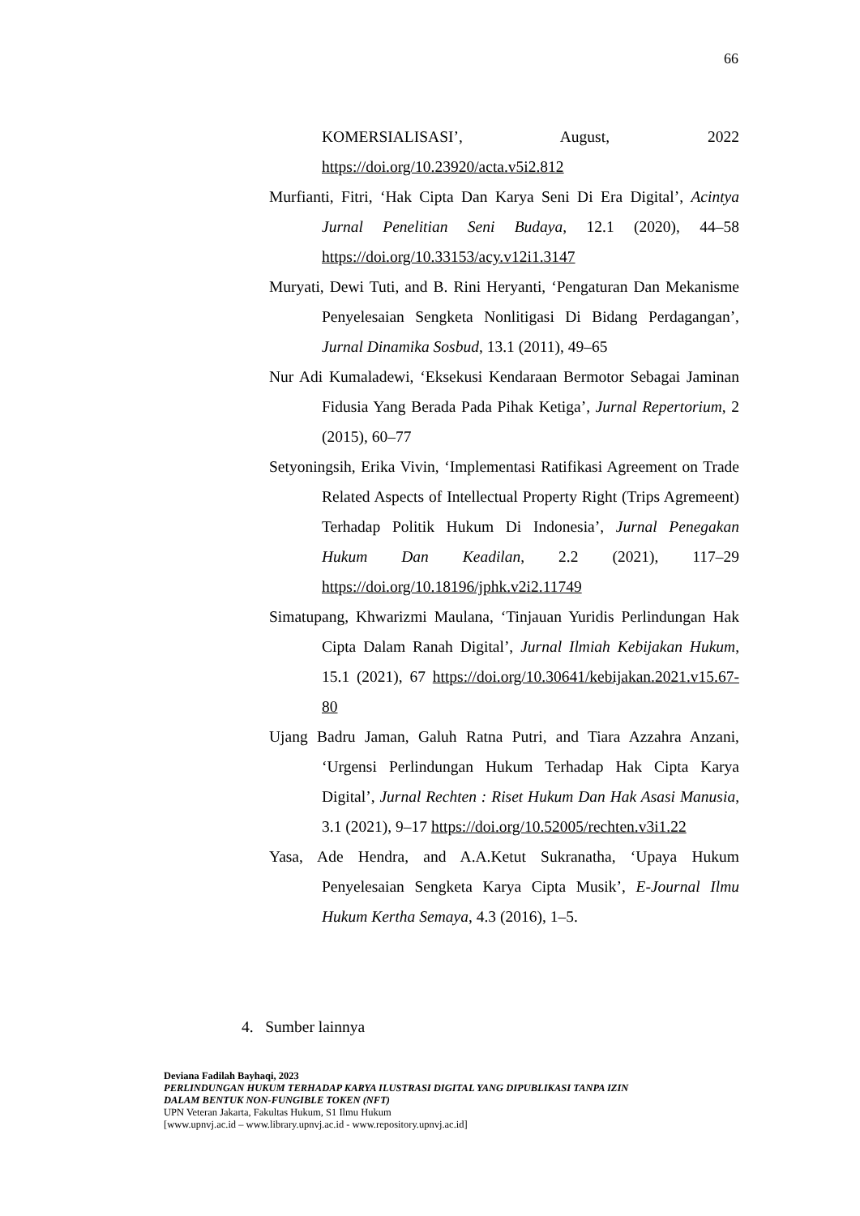66
KOMERSIALISASI’, August, 2022 https://doi.org/10.23920/acta.v5i2.812
Murfianti, Fitri, ‘Hak Cipta Dan Karya Seni Di Era Digital’, Acintya Jurnal Penelitian Seni Budaya, 12.1 (2020), 44–58 https://doi.org/10.33153/acy.v12i1.3147
Muryati, Dewi Tuti, and B. Rini Heryanti, ‘Pengaturan Dan Mekanisme Penyelesaian Sengketa Nonlitigasi Di Bidang Perdagangan’, Jurnal Dinamika Sosbud, 13.1 (2011), 49–65
Nur Adi Kumaladewi, ‘Eksekusi Kendaraan Bermotor Sebagai Jaminan Fidusia Yang Berada Pada Pihak Ketiga’, Jurnal Repertorium, 2 (2015), 60–77
Setyoningsih, Erika Vivin, ‘Implementasi Ratifikasi Agreement on Trade Related Aspects of Intellectual Property Right (Trips Agremeent) Terhadap Politik Hukum Di Indonesia’, Jurnal Penegakan Hukum Dan Keadilan, 2.2 (2021), 117–29 https://doi.org/10.18196/jphk.v2i2.11749
Simatupang, Khwarizmi Maulana, ‘Tinjauan Yuridis Perlindungan Hak Cipta Dalam Ranah Digital’, Jurnal Ilmiah Kebijakan Hukum, 15.1 (2021), 67 https://doi.org/10.30641/kebijakan.2021.v15.67-80
Ujang Badru Jaman, Galuh Ratna Putri, and Tiara Azzahra Anzani, ‘Urgensi Perlindungan Hukum Terhadap Hak Cipta Karya Digital’, Jurnal Rechten : Riset Hukum Dan Hak Asasi Manusia, 3.1 (2021), 9–17 https://doi.org/10.52005/rechten.v3i1.22
Yasa, Ade Hendra, and A.A.Ketut Sukranatha, ‘Upaya Hukum Penyelesaian Sengketa Karya Cipta Musik’, E-Journal Ilmu Hukum Kertha Semaya, 4.3 (2016), 1–5.
4. Sumber lainnya
Deviana Fadilah Bayhaqi, 2023
PERLINDUNGAN HUKUM TERHADAP KARYA ILUSTRASI DIGITAL YANG DIPUBLIKASI TANPA IZIN
DALAM BENTUK NON-FUNGIBLE TOKEN (NFT)
UPN Veteran Jakarta, Fakultas Hukum, S1 Ilmu Hukum
[www.upnvj.ac.id – www.library.upnvj.ac.id - www.repository.upnvj.ac.id]